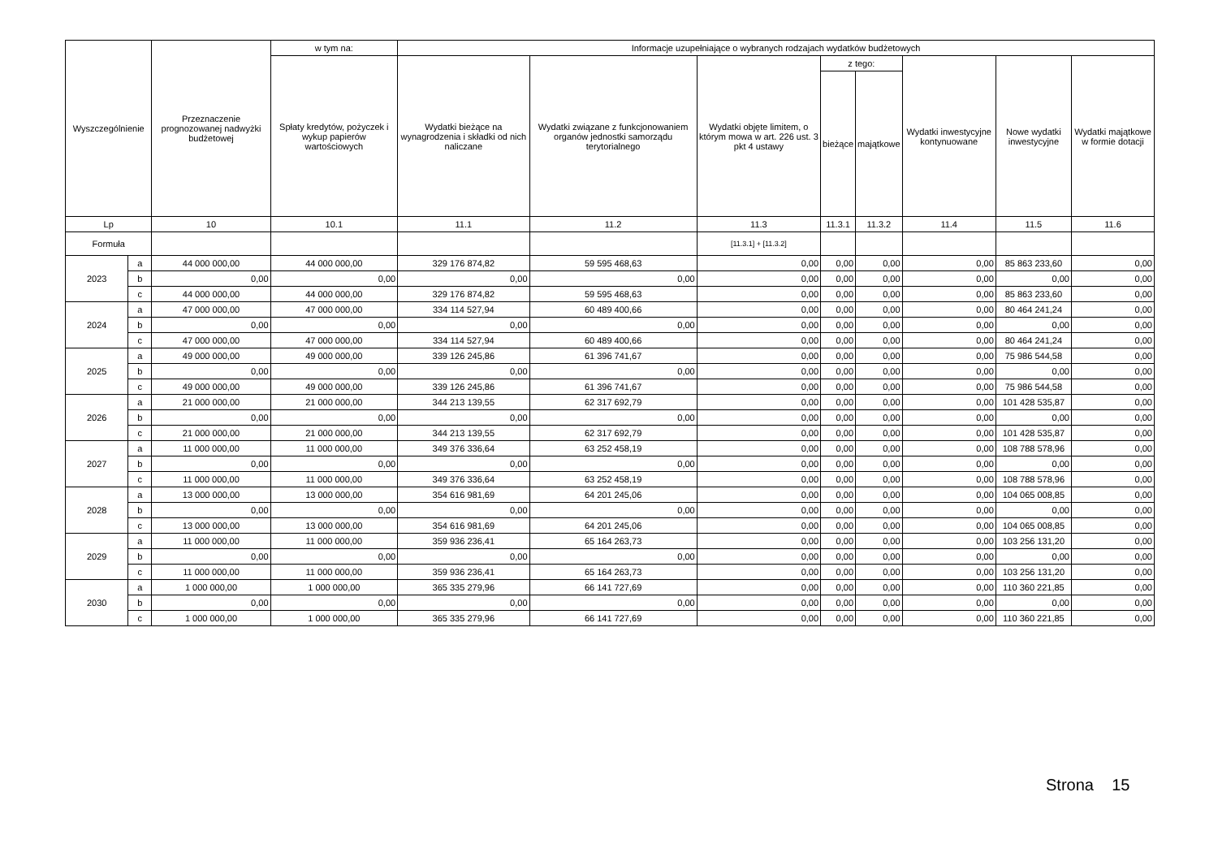| Wyszczególnienie | | Przeznaczenie prognozowanej nadwyżki budżetowej | w tym na: | Informacje uzupełniające o wybranych rodzajach wydatków budżetowych | | | | | | | |
| --- | --- | --- | --- | --- | --- | --- | --- | --- | --- | --- | --- |
| | | | Spłaty kredytów, pożyczek i wykup papierów wartościowych | Wydatki bieżące na wynagrodzenia i składki od nich naliczane | Wydatki związane z funkcjonowaniem organów jednostki samorządu terytorialnego | Wydatki objęte limitem, o którym mowa w art. 226 ust. 3 pkt 4 ustawy | z tego: | | Wydatki inwestycyjne kontynuowane | Nowe wydatki inwestycyjne | Wydatki majątkowe w formie dotacji |
| | | | | | | | bieżące | majątkowe | | | |
| Lp | | 10 | 10.1 | 11.1 | 11.2 | 11.3 | 11.3.1 | 11.3.2 | 11.4 | 11.5 | 11.6 |
| Formuła | | | | | | [11.3.1] + [11.3.2] | | | | | |
| 2023 | a | 44 000 000,00 | 44 000 000,00 | 329 176 874,82 | 59 595 468,63 | 0,00 | 0,00 | 0,00 | 0,00 | 85 863 233,60 | 0,00 |
| | b | 0,00 | 0,00 | 0,00 | 0,00 | 0,00 | 0,00 | 0,00 | 0,00 | 0,00 | 0,00 |
| | c | 44 000 000,00 | 44 000 000,00 | 329 176 874,82 | 59 595 468,63 | 0,00 | 0,00 | 0,00 | 0,00 | 85 863 233,60 | 0,00 |
| 2024 | a | 47 000 000,00 | 47 000 000,00 | 334 114 527,94 | 60 489 400,66 | 0,00 | 0,00 | 0,00 | 0,00 | 80 464 241,24 | 0,00 |
| | b | 0,00 | 0,00 | 0,00 | 0,00 | 0,00 | 0,00 | 0,00 | 0,00 | 0,00 | 0,00 |
| | c | 47 000 000,00 | 47 000 000,00 | 334 114 527,94 | 60 489 400,66 | 0,00 | 0,00 | 0,00 | 0,00 | 80 464 241,24 | 0,00 |
| 2025 | a | 49 000 000,00 | 49 000 000,00 | 339 126 245,86 | 61 396 741,67 | 0,00 | 0,00 | 0,00 | 0,00 | 75 986 544,58 | 0,00 |
| | b | 0,00 | 0,00 | 0,00 | 0,00 | 0,00 | 0,00 | 0,00 | 0,00 | 0,00 | 0,00 |
| | c | 49 000 000,00 | 49 000 000,00 | 339 126 245,86 | 61 396 741,67 | 0,00 | 0,00 | 0,00 | 0,00 | 75 986 544,58 | 0,00 |
| 2026 | a | 21 000 000,00 | 21 000 000,00 | 344 213 139,55 | 62 317 692,79 | 0,00 | 0,00 | 0,00 | 0,00 | 101 428 535,87 | 0,00 |
| | b | 0,00 | 0,00 | 0,00 | 0,00 | 0,00 | 0,00 | 0,00 | 0,00 | 0,00 | 0,00 |
| | c | 21 000 000,00 | 21 000 000,00 | 344 213 139,55 | 62 317 692,79 | 0,00 | 0,00 | 0,00 | 0,00 | 101 428 535,87 | 0,00 |
| 2027 | a | 11 000 000,00 | 11 000 000,00 | 349 376 336,64 | 63 252 458,19 | 0,00 | 0,00 | 0,00 | 0,00 | 108 788 578,96 | 0,00 |
| | b | 0,00 | 0,00 | 0,00 | 0,00 | 0,00 | 0,00 | 0,00 | 0,00 | 0,00 | 0,00 |
| | c | 11 000 000,00 | 11 000 000,00 | 349 376 336,64 | 63 252 458,19 | 0,00 | 0,00 | 0,00 | 0,00 | 108 788 578,96 | 0,00 |
| 2028 | a | 13 000 000,00 | 13 000 000,00 | 354 616 981,69 | 64 201 245,06 | 0,00 | 0,00 | 0,00 | 0,00 | 104 065 008,85 | 0,00 |
| | b | 0,00 | 0,00 | 0,00 | 0,00 | 0,00 | 0,00 | 0,00 | 0,00 | 0,00 | 0,00 |
| | c | 13 000 000,00 | 13 000 000,00 | 354 616 981,69 | 64 201 245,06 | 0,00 | 0,00 | 0,00 | 0,00 | 104 065 008,85 | 0,00 |
| 2029 | a | 11 000 000,00 | 11 000 000,00 | 359 936 236,41 | 65 164 263,73 | 0,00 | 0,00 | 0,00 | 0,00 | 103 256 131,20 | 0,00 |
| | b | 0,00 | 0,00 | 0,00 | 0,00 | 0,00 | 0,00 | 0,00 | 0,00 | 0,00 | 0,00 |
| | c | 11 000 000,00 | 11 000 000,00 | 359 936 236,41 | 65 164 263,73 | 0,00 | 0,00 | 0,00 | 0,00 | 103 256 131,20 | 0,00 |
| 2030 | a | 1 000 000,00 | 1 000 000,00 | 365 335 279,96 | 66 141 727,69 | 0,00 | 0,00 | 0,00 | 0,00 | 110 360 221,85 | 0,00 |
| | b | 0,00 | 0,00 | 0,00 | 0,00 | 0,00 | 0,00 | 0,00 | 0,00 | 0,00 | 0,00 |
| | c | 1 000 000,00 | 1 000 000,00 | 365 335 279,96 | 66 141 727,69 | 0,00 | 0,00 | 0,00 | 0,00 | 110 360 221,85 | 0,00 |
Strona 15